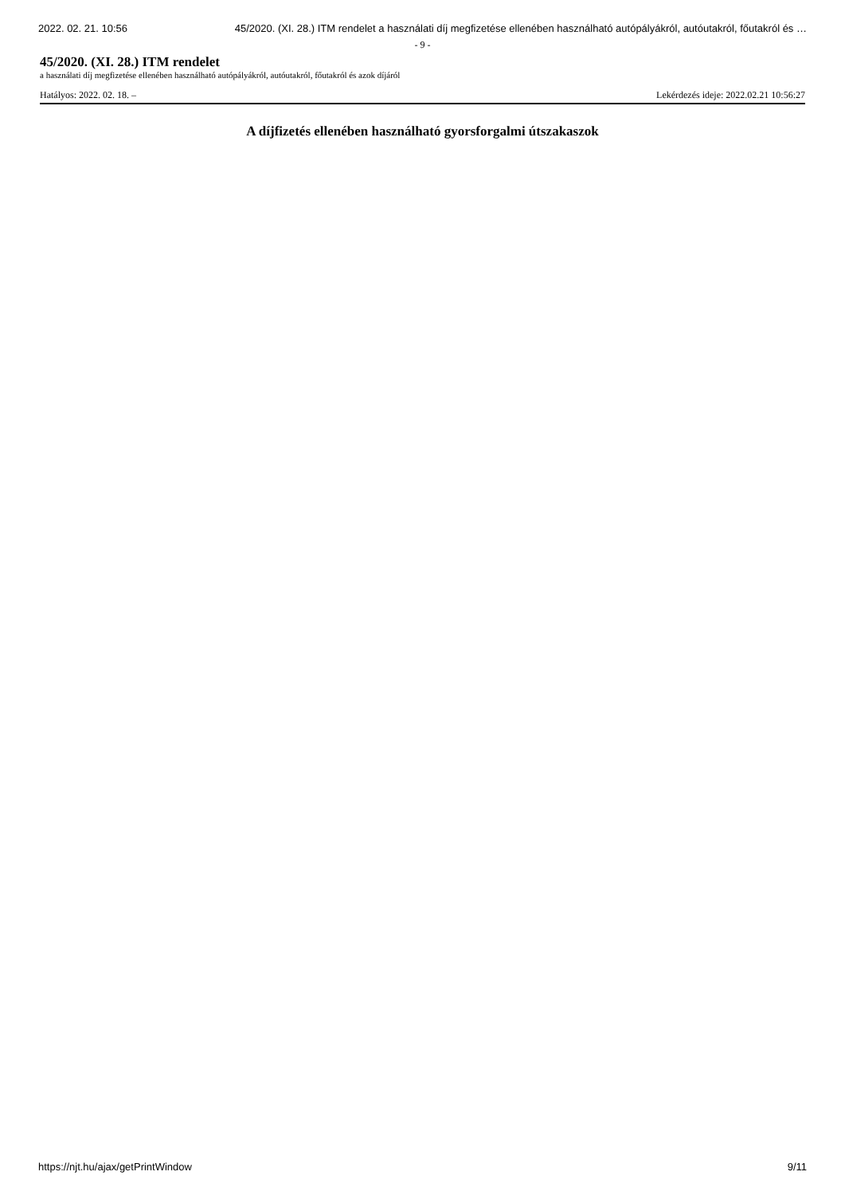2022. 02. 21. 10:56 45/2020. (XI. 28.) ITM rendelet a használati díj megfizetése ellenében használható autópályákról, autóutakról, főutakról és …
- 9 -
45/2020. (XI. 28.) ITM rendelet
a használati díj megfizetése ellenében használható autópályákról, autóutakról, főutakról és azok díjáról
Hatályos: 2022. 02. 18. – Lekérdezés ideje: 2022.02.21 10:56:27
A díjfizetés ellenében használható gyorsforgalmi útszakaszok
https://njt.hu/ajax/getPrintWindow 9/11